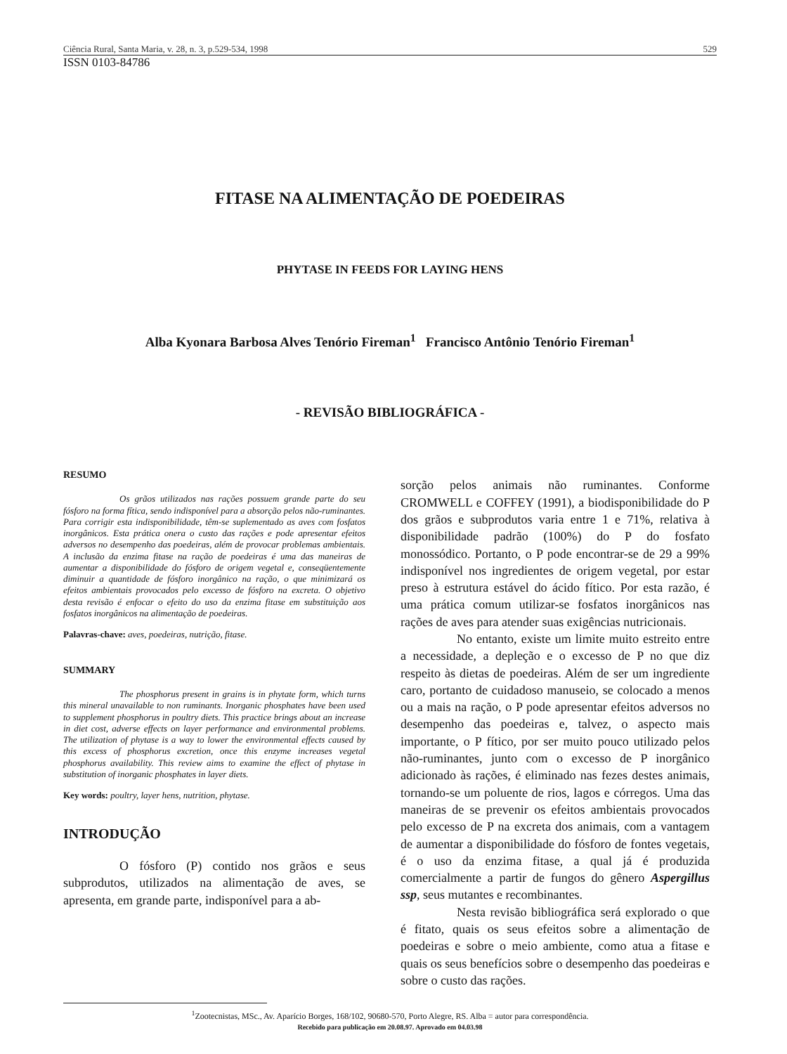Ciência Rural, Santa Maria, v. 28, n. 3, p.529-534, 1998 529
ISSN 0103-84786
FITASE NA ALIMENTAÇÃO DE POEDEIRAS
PHYTASE IN FEEDS FOR LAYING HENS
Alba Kyonara Barbosa Alves Tenório Fireman<sup>1</sup> Francisco Antônio Tenório Fireman<sup>1</sup>
- REVISÃO BIBLIOGRÁFICA -
RESUMO
Os grãos utilizados nas rações possuem grande parte do seu fósforo na forma fítica, sendo indisponível para a absorção pelos não-ruminantes. Para corrigir esta indisponibilidade, têm-se suplementado as aves com fosfatos inorgânicos. Esta prática onera o custo das rações e pode apresentar efeitos adversos no desempenho das poedeiras, além de provocar problemas ambientais. A inclusão da enzima fitase na ração de poedeiras é uma das maneiras de aumentar a disponibilidade do fósforo de origem vegetal e, conseqüentemente diminuir a quantidade de fósforo inorgânico na ração, o que minimizará os efeitos ambientais provocados pelo excesso de fósforo na excreta. O objetivo desta revisão é enfocar o efeito do uso da enzima fitase em substituição aos fosfatos inorgânicos na alimentação de poedeiras.
Palavras-chave: aves, poedeiras, nutrição, fitase.
SUMMARY
The phosphorus present in grains is in phytate form, which turns this mineral unavailable to non ruminants. Inorganic phosphates have been used to supplement phosphorus in poultry diets. This practice brings about an increase in diet cost, adverse effects on layer performance and environmental problems. The utilization of phytase is a way to lower the environmental effects caused by this excess of phosphorus excretion, once this enzyme increases vegetal phosphorus availability. This review aims to examine the effect of phytase in substitution of inorganic phosphates in layer diets.
Key words: poultry, layer hens, nutrition, phytase.
INTRODUÇÃO
O fósforo (P) contido nos grãos e seus subprodutos, utilizados na alimentação de aves, se apresenta, em grande parte, indisponível para a ab-
sorção pelos animais não ruminantes. Conforme CROMWELL e COFFEY (1991), a biodisponibilidade do P dos grãos e subprodutos varia entre 1 e 71%, relativa à disponibilidade padrão (100%) do P do fosfato monossódico. Portanto, o P pode encontrar-se de 29 a 99% indisponível nos ingredientes de origem vegetal, por estar preso à estrutura estável do ácido fítico. Por esta razão, é uma prática comum utilizar-se fosfatos inorgânicos nas rações de aves para atender suas exigências nutricionais.
No entanto, existe um limite muito estreito entre a necessidade, a depleção e o excesso de P no que diz respeito às dietas de poedeiras. Além de ser um ingrediente caro, portanto de cuidadoso manuseio, se colocado a menos ou a mais na ração, o P pode apresentar efeitos adversos no desempenho das poedeiras e, talvez, o aspecto mais importante, o P fítico, por ser muito pouco utilizado pelos não-ruminantes, junto com o excesso de P inorgânico adicionado às rações, é eliminado nas fezes destes animais, tornando-se um poluente de rios, lagos e córregos. Uma das maneiras de se prevenir os efeitos ambientais provocados pelo excesso de P na excreta dos animais, com a vantagem de aumentar a disponibilidade do fósforo de fontes vegetais, é o uso da enzima fitase, a qual já é produzida comercialmente a partir de fungos do gênero Aspergillus ssp, seus mutantes e recombinantes.
Nesta revisão bibliográfica será explorado o que é fitato, quais os seus efeitos sobre a alimentação de poedeiras e sobre o meio ambiente, como atua a fitase e quais os seus benefícios sobre o desempenho das poedeiras e sobre o custo das rações.
<sup>1</sup> Zootecnistas, MSc., Av. Aparício Borges, 168/102, 90680-570, Porto Alegre, RS. Alba = autor para correspondência.
Recebido para publicação em 20.08.97. Aprovado em 04.03.98